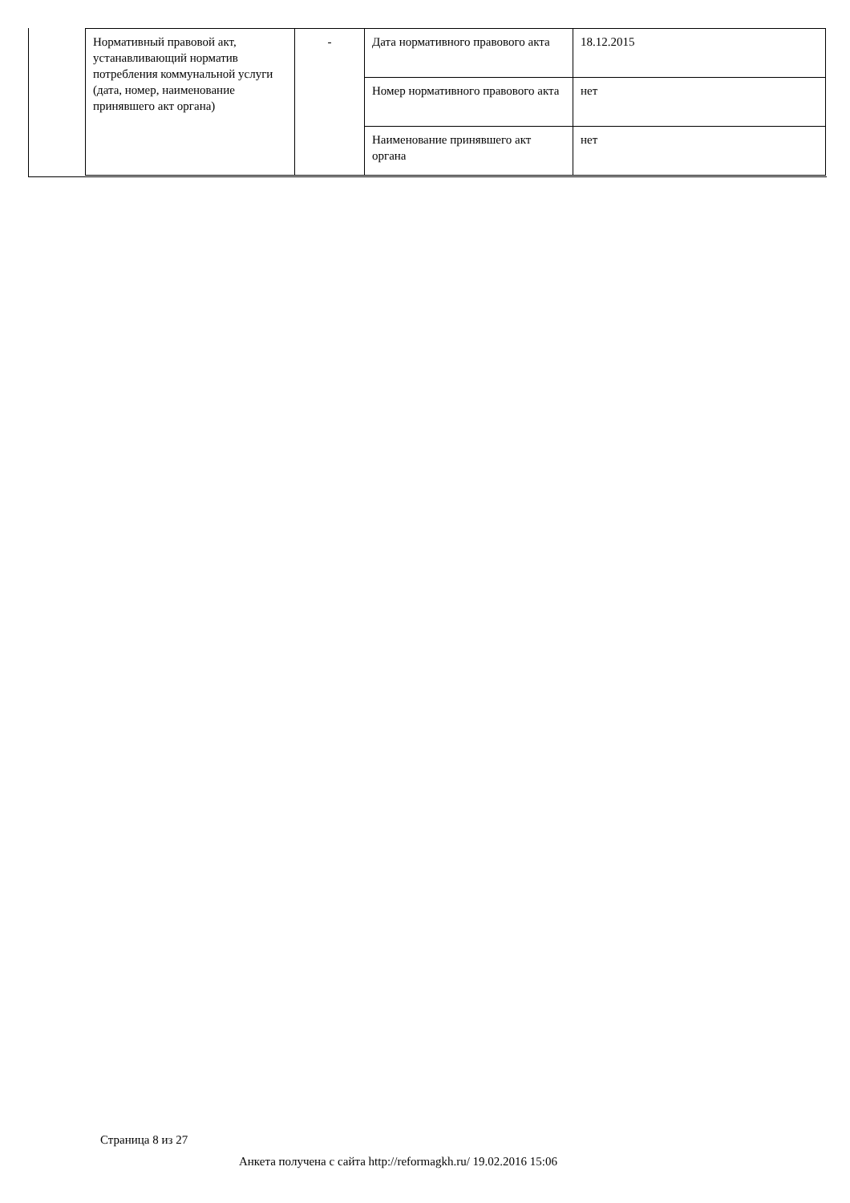| Нормативный правовой акт, устанавливающий норматив потребления коммунальной услуги (дата, номер, наименование принявшего акт органа) | - | Дата нормативного правового акта | 18.12.2015 |
| | | Номер нормативного правового акта | нет |
| | | Наименование принявшего акт органа | нет |
Страница 8 из 27
Анкета получена с сайта http://reformagkh.ru/ 19.02.2016 15:06